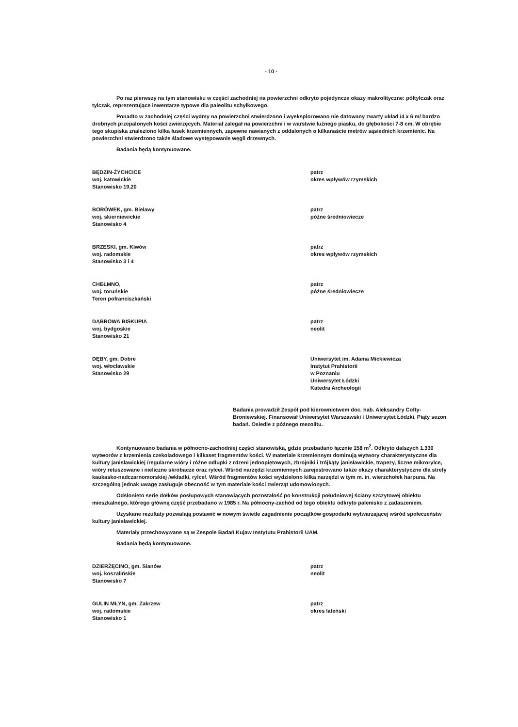- 10 -
Po raz pierwszy na tym stanowisku w części zachodniej na powierzchni odkryto pojedyncze okazy makrolityczne: półtylczak oraz tylczak, reprezentujące inwentarze typowe dla paleolitu schyłkowego.
Ponadto w zachodniej części wydmy na powierzchni stwierdzono i wyeksplorowano nie datowany zwarty układ /4 x 6 m/ bardzo drobnych przepalonych kości zwierzęcych. Materiał zalegał na powierzchni i w warstwie luźnego piasku, do głębokości 7-8 cm. W obrębie tego skupiska znaleziono kilka łusek krzemiennych, zapewne nawianych z oddalonych o kilkanaście metrów sąsiednich krzemienic. Na powierzchni stwierdzono także śladowe występowanie węgli drzewnych.
Badania będą kontynuowane.
BĘDZIN-ŻYCHCICE
woj. katowickie
Stanowisko 19,20
patrz
okres wpływów rzymskich
BORÓWEK, gm. Bielawy
woj. skierniewickie
Stanowisko 4
patrz
późne średniowiecze
BRZESKI, gm. Klwów
woj. radomskie
Stanowisko 3 i 4
patrz
okres wpływów rzymskich
CHEŁMNO,
woj. toruńskie
Teren pofranciszkański
patrz
późne średniowiecze
DĄBROWA BISKUPIA
woj. bydgoskie
Stanowisko 21
patrz
neolit
DĘBY, gm. Dobre
woj. włocławskie
Stanowisko 29
Uniwersytet im. Adama Mickiewicza
Instytut Prahistorii
w Poznaniu
Uniwersytet Łódzki
Katedra Archeologii
Badania prowadził Zespół pod kierownictwem doc. hab. Aleksandry Cofty-Broniewskiej. Finansował Uniwersytet Warszawski i Uniwersytet Łódzki. Piąty sezon badań. Osiedle z późnego mezolitu.
Kontynuowano badania w północno-zachodniej części stanowiska, gdzie przebadano łącznie 158 m<sup>2</sup>. Odkryto dalszych 1.330 wytworów z krzemienia czekoladowego i kilkaset fragmentów kości. W materiale krzemiennym dominują wytwory charakterystyczne dla kultury janisławickiej /regularne wióry i różne odłupki z rdzeni jednopiętowych, zbrojniki i trójkąty janisławickie, trapezy, liczne mikrorylce, wióry retuszowane i nieliczne skrobacze oraz rylce/. Wśród narzędzi krzemiennych zarejestrowano także okazy charakterystyczne dla strefy kaukasko-nadczarnomorskiej /wkładki, rylce/. Wśród fragmentów kości wydzielono kilka narzędzi w tym m. in. wierzchołek harpuna. Na szczególną jednak uwagę zasługuje obecność w tym materiale kości zwierząt udomowionych.
Odsłonięto serię dołków posłupowych stanowiących pozostałość po konstrukcji południowej ściany szczytowej obiektu mieszkalnego, którego główną część przebadano w 1985 r. Na północny-zachód od tego obiektu odkryto palenisko z zadaszeniem.
Uzyskane rezultaty pozwalają postawić w nowym świetle zagadnienie początków gospodarki wytwarzającej wśród społeczeństw kultury janisławickiej.
Materiały przechowywane są w Zespole Badań Kujaw Instytutu Prahistorii UAM.
Badania będą kontynuowane.
DZIERŻĘCINO, gm. Sianów
woj. koszalińskie
Stanowisko 7
patrz
neolit
GULIN MŁYN, gm. Zakrzew
woj. radomskie
Stanowisko 1
patrz
okres lateński